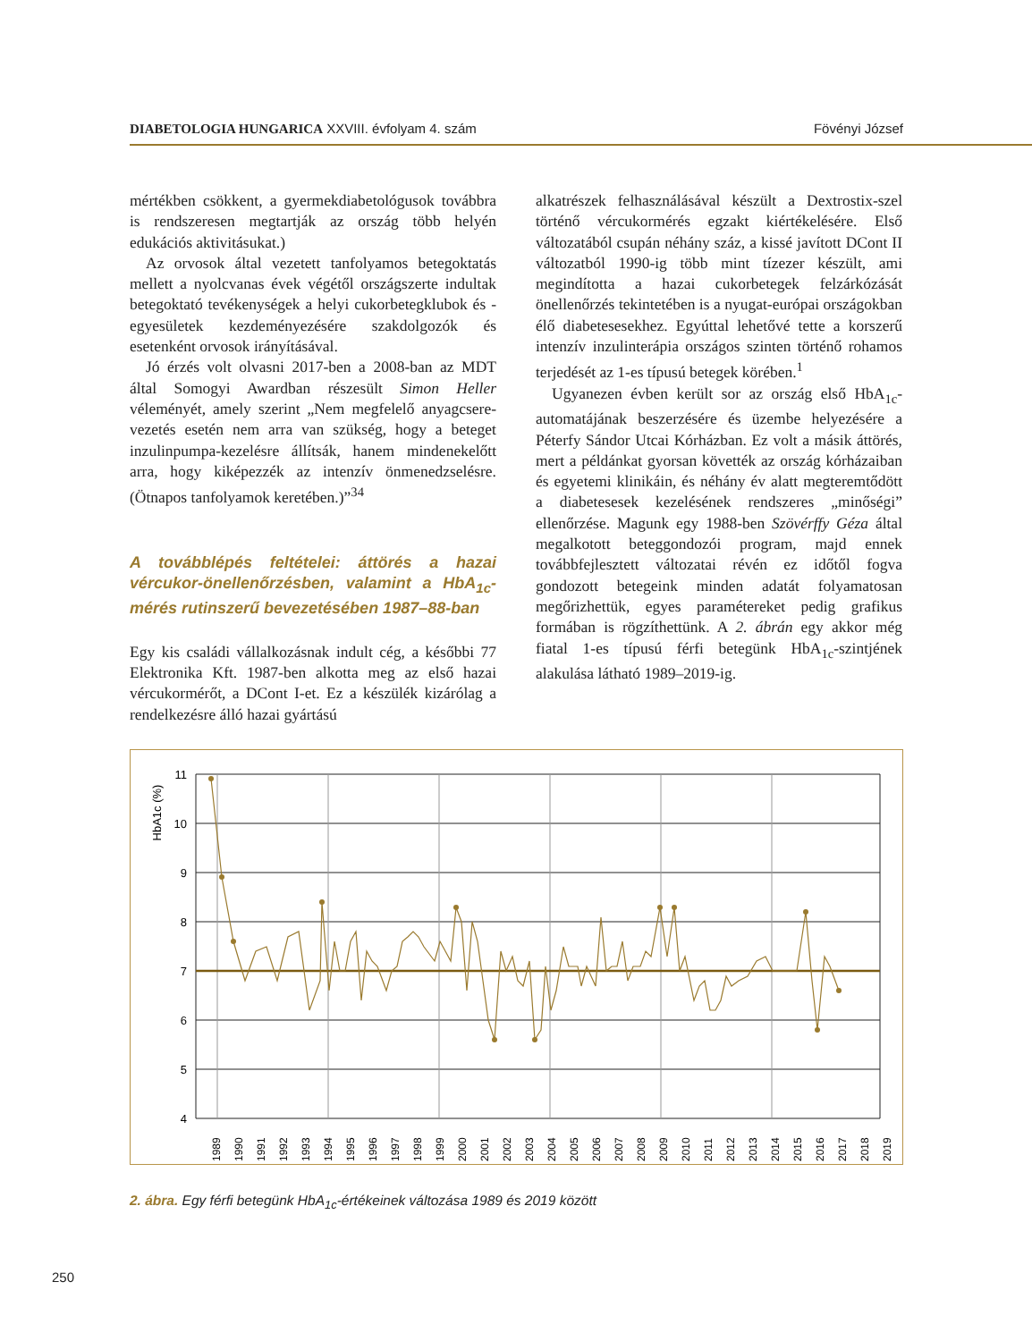DIABETOLOGIA HUNGARICA XXVIII. évfolyam 4. szám Fövényi József
mértékben csökkent, a gyermekdiabetológusok továbbra is rendszeresen megtartják az ország több helyén edukációs aktivitásukat.)
Az orvosok által vezetett tanfolyamos betegoktatás mellett a nyolcvanas évek végétől országszerte indultak betegoktató tevékenységek a helyi cukorbetegklubok és -egyesületek kezdeményezésére szakdolgozók és esetenként orvosok irányításával.
Jó érzés volt olvasni 2017-ben a 2008-ban az MDT által Somogyi Awardban részesült Simon Heller véleményét, amely szerint „Nem megfelelő anyagcsere-vezetés esetén nem arra van szükség, hogy a beteget inzulinpumpa-kezelésre állítsák, hanem mindenekelőtt arra, hogy kiképezzék az intenzív önmenedzselésre. (Ötnapos tanfolyamok keretében.)”<sup>34</sup>
A továbblépés feltételei: áttörés a hazai vércukor-önellenőrzésben, valamint a HbA<sub>1c</sub>-mérés rutinszerű bevezetésében 1987–88-ban
Egy kis családi vállalkozásnak indult cég, a későbbi 77 Elektronika Kft. 1987-ben alkotta meg az első hazai vércukormérőt, a DCont I-et. Ez a készülék kizárólag a rendelkezésre álló hazai gyártású
alkatrészek felhasználásával készült a Dextrostix-szel történő vércukormérés egzakt kiértékelésére. Első változatából csupán néhány száz, a kissé javított DCont II változatból 1990-ig több mint tízezer készült, ami megindította a hazai cukorbetegek felzárkózását önellenőrzés tekintetében is a nyugat-európai országokban élő diabetesesekhez. Egyúttal lehetővé tette a korszerű intenzív inzulinterápia országos szinten történő rohamos terjedését az 1-es típusú betegek körében.<sup>1</sup>
Ugyanezen évben került sor az ország első HbA<sub>1c</sub>-automatájának beszerzésére és üzembe helyezésére a Péterfy Sándor Utcai Kórházban. Ez volt a másik áttörés, mert a példánkat gyorsan követték az ország kórházaiban és egyetemi klinikáin, és néhány év alatt megteremtődött a diabetesesek kezelésének rendszeres „minőségi” ellenőrzése. Magunk egy 1988-ben Szövérffy Géza által megalkotott beteggondozói program, majd ennek továbbfejlesztett változatai révén ez időtől fogva gondozott betegeink minden adatát folyamatosan megőrizhettük, egyes paramétereket pedig grafikus formában is rögzíthettünk. A 2. ábrán egy akkor még fiatal 1-es típusú férfi betegünk HbA<sub>1c</sub>-szintjének alakulása látható 1989–2019-ig.
HbA1c (%)
11
10
9
8
7
6
5
4
1989
1990
1991
1992
1993
1994
1995
1996
1997
1998
1999
2000
2001
2002
2003
2004
2005
2006
2007
2008
2009
2010
2011
2012
2013
2014
2015
2016
2017
2018
2019
2. ábra. Egy férfi betegünk HbA<sub>1c</sub>-értékeinek változása 1989 és 2019 között
250